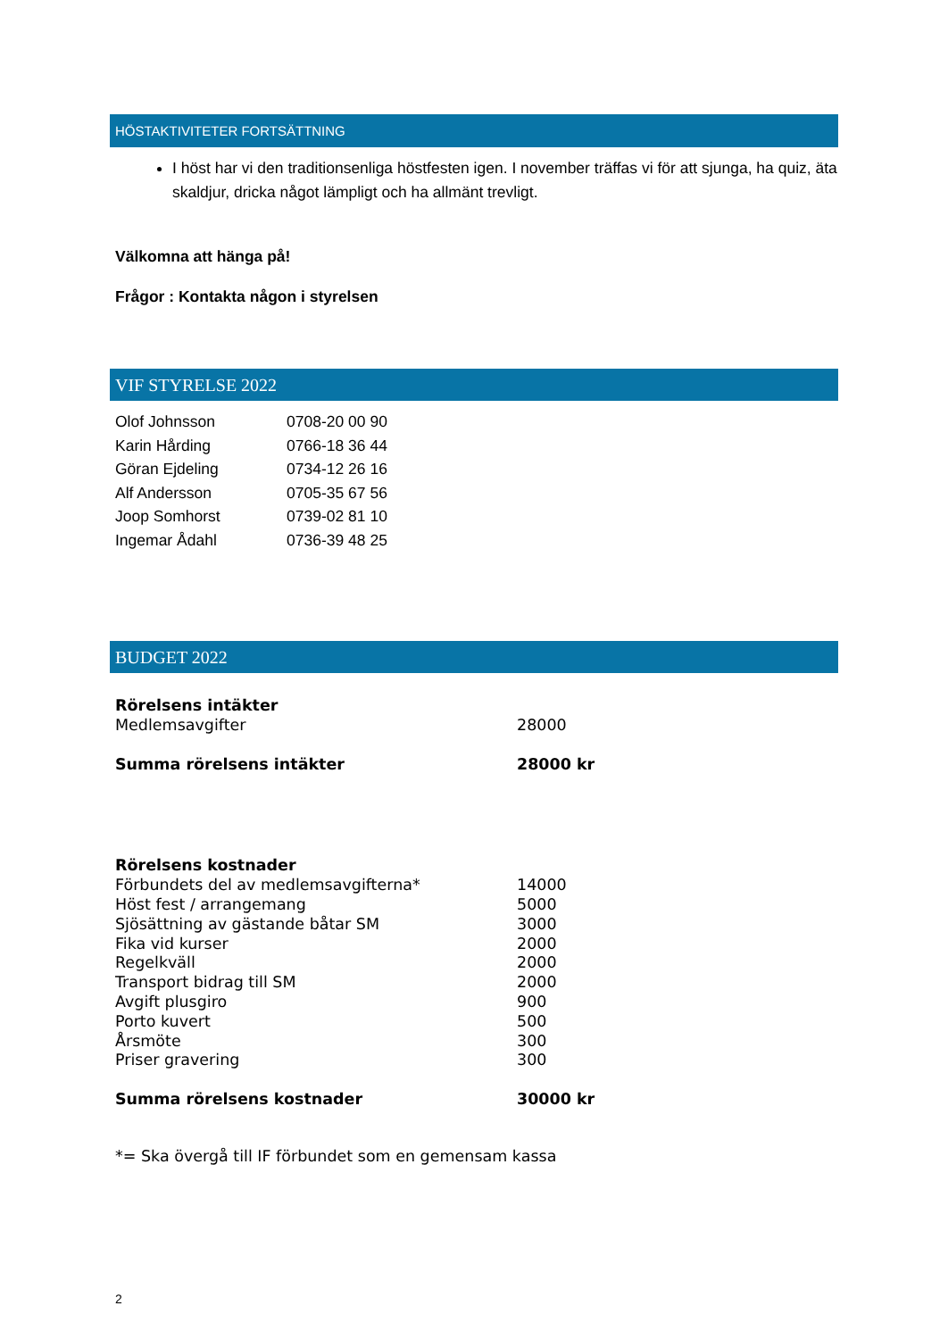HÖSTAKTIVITETER FORTSÄTTNING
I höst har vi den traditionsenliga höstfesten igen. I november träffas vi för att sjunga, ha quiz, äta skaldjur, dricka något lämpligt och ha allmänt trevligt.
Välkomna att hänga på!
Frågor : Kontakta någon i styrelsen
VIF STYRELSE 2022
| Olof Johnsson | 0708-20 00 90 |
| Karin Hårding | 0766-18 36 44 |
| Göran Ejdeling | 0734-12 26 16 |
| Alf Andersson | 0705-35 67 56 |
| Joop Somhorst | 0739-02 81 10 |
| Ingemar Ådahl | 0736-39 48 25 |
BUDGET 2022
| Rörelsens intäkter | |
| Medlemsavgifter | 28000 |
| Summa rörelsens intäkter | 28000 kr |
| Rörelsens kostnader | |
| Förbundets del av medlemsavgifterna* | 14000 |
| Höst fest / arrangemang | 5000 |
| Sjösättning av gästande båtar SM | 3000 |
| Fika vid kurser | 2000 |
| Regelkväll | 2000 |
| Transport bidrag till SM | 2000 |
| Avgift plusgiro | 900 |
| Porto kuvert | 500 |
| Årsmöte | 300 |
| Priser gravering | 300 |
| Summa rörelsens kostnader | 30000 kr |
| *= Ska övergå till IF förbundet som en gemensam kassa | |
2